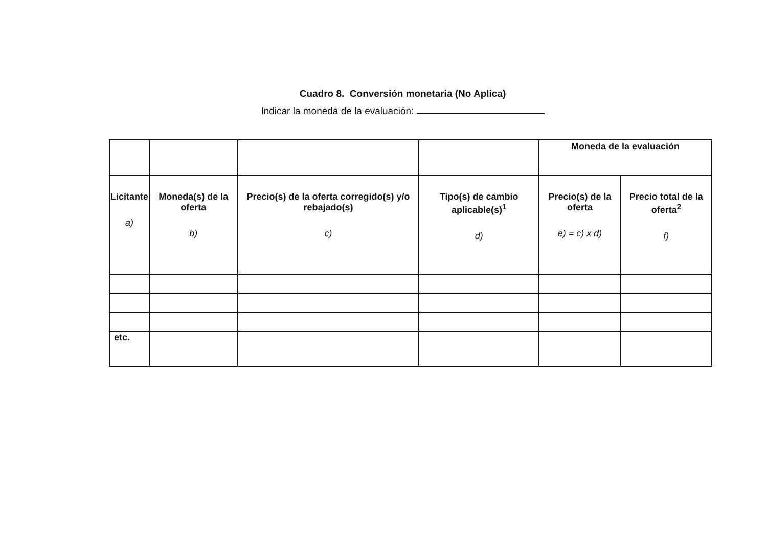Cuadro 8. Conversión monetaria (No Aplica)
Indicar la moneda de la evaluación:
| | | | | Moneda de la evaluación | |
| Licitante a) | Moneda(s) de la oferta b) | Precio(s) de la oferta corregido(s) y/o rebajado(s) c) | Tipo(s) de cambio aplicable(s)<sup>1</sup> d) | Precio(s) de la oferta e) = c) x d) | Precio total de la oferta<sup>2</sup> f) |
| etc. | | | | | |